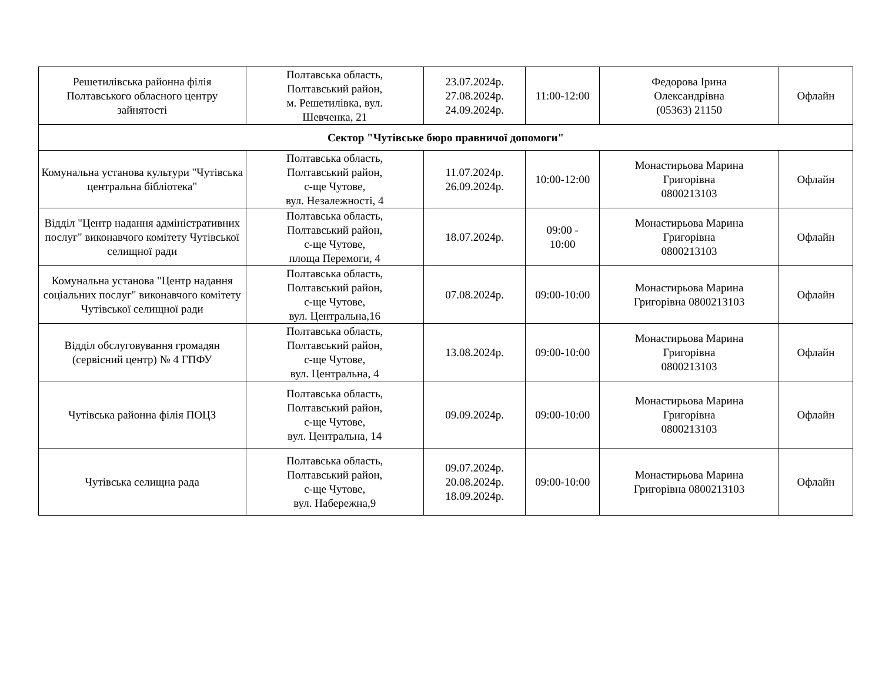| Решетилівська районна філія Полтавського обласного центру зайнятості | Полтавська область, Полтавський район, м. Решетилівка, вул. Шевченка, 21 | 23.07.2024р. 27.08.2024р. 24.09.2024р. | 11:00-12:00 | Федорова Ірина Олександрівна (05363) 21150 | Офлайн |
| Сектор "Чутівське бюро правничої допомоги" | | | | | |
| Комунальна установа культури "Чутівська центральна бібліотека" | Полтавська область, Полтавський район, с-ще Чутове, вул. Незалежності, 4 | 11.07.2024р. 26.09.2024р. | 10:00-12:00 | Монастирьова Марина Григорівна 0800213103 | Офлайн |
| Відділ "Центр надання адміністративних послуг" виконавчого комітету Чутівської селищної ради | Полтавська область, Полтавський район, с-ще Чутове, площа Перемоги, 4 | 18.07.2024р. | 09:00 - 10:00 | Монастирьова Марина Григорівна 0800213103 | Офлайн |
| Комунальна установа "Центр надання соціальних послуг" виконавчого комітету Чутівської селищної ради | Полтавська область, Полтавський район, с-ще Чутове, вул. Центральна,16 | 07.08.2024р. | 09:00-10:00 | Монастирьова Марина Григорівна 0800213103 | Офлайн |
| Відділ обслуговування громадян (сервісний центр) № 4 ГПФУ | Полтавська область, Полтавський район, с-ще Чутове, вул. Центральна, 4 | 13.08.2024р. | 09:00-10:00 | Монастирьова Марина Григорівна 0800213103 | Офлайн |
| Чутівська районна філія ПОЦЗ | Полтавська область, Полтавський район, с-ще Чутове, вул. Центральна, 14 | 09.09.2024р. | 09:00-10:00 | Монастирьова Марина Григорівна 0800213103 | Офлайн |
| Чутівська селищна рада | Полтавська область, Полтавський район, с-ще Чутове, вул. Набережна,9 | 09.07.2024р. 20.08.2024р. 18.09.2024р. | 09:00-10:00 | Монастирьова Марина Григорівна 0800213103 | Офлайн |